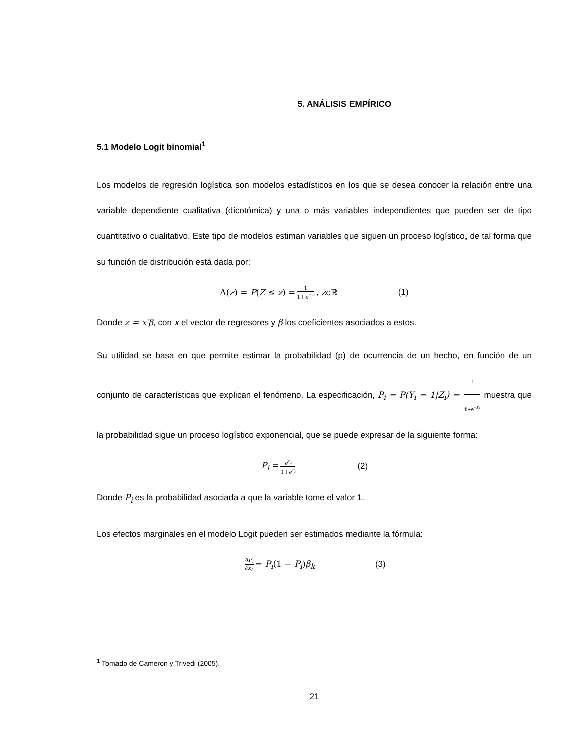5. ANÁLISIS EMPÍRICO
5.1 Modelo Logit binomial<sup>1</sup>
Los modelos de regresión logística son modelos estadísticos en los que se desea conocer la relación entre una variable dependiente cualitativa (dicotómica) y una o más variables independientes que pueden ser de tipo cuantitativo o cualitativo. Este tipo de modelos estiman variables que siguen un proceso logístico, de tal forma que su función de distribución está dada por:
Λ(z) = P(Z ≤ z) = 1 1+e<sup>−z</sup>, zϵℝ (1)
Donde z = x′β, con x el vector de regresores y β los coeficientes asociados a estos.
Su utilidad se basa en que permite estimar la probabilidad (p) de ocurrencia de un hecho, en función de un conjunto de características que explican el fenómeno. La especificación, P<sub>i</sub> = P(Y<sub>i</sub> = 1|Z<sub>i</sub>) = 1 1+e<sup>−z<sub>i</sub></sup> muestra que la probabilidad sigue un proceso logístico exponencial, que se puede expresar de la siguiente forma:
P<sub>i</sub> = e<sup>z<sub>i</sub></sup> 1+e<sup>z<sub>i</sub></sup> (2)
Donde P<sub>i</sub> es la probabilidad asociada a que la variable tome el valor 1.
Los efectos marginales en el modelo Logit pueden ser estimados mediante la fórmula:
∂P<sub>i</sub> ∂x<sub>k</sub> = P<sub>i</sub>(1 − P<sub>i</sub>)β<sub>k</sub> (3)
<sup>1</sup> Tomado de Cameron y Trivedi (2005).
21